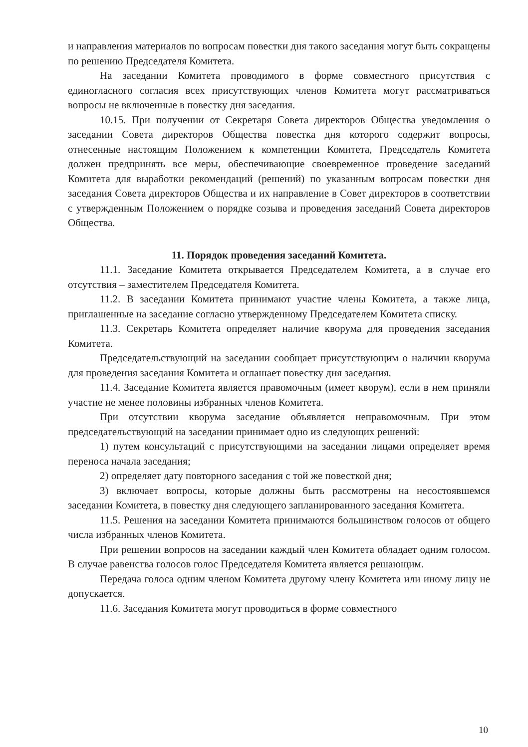и направления материалов по вопросам повестки дня такого заседания могут быть сокращены по решению Председателя Комитета.
На заседании Комитета проводимого в форме совместного присутствия с единогласного согласия всех присутствующих членов Комитета могут рассматриваться вопросы не включенные в повестку дня заседания.
10.15. При получении от Секретаря Совета директоров Общества уведомления о заседании Совета директоров Общества повестка дня которого содержит вопросы, отнесенные настоящим Положением к компетенции Комитета, Председатель Комитета должен предпринять все меры, обеспечивающие своевременное проведение заседаний Комитета для выработки рекомендаций (решений) по указанным вопросам повестки дня заседания Совета директоров Общества и их направление в Совет директоров в соответствии с утвержденным Положением о порядке созыва и проведения заседаний Совета директоров Общества.
11. Порядок проведения заседаний Комитета.
11.1. Заседание Комитета открывается Председателем Комитета, а в случае его отсутствия – заместителем Председателя Комитета.
11.2. В заседании Комитета принимают участие члены Комитета, а также лица, приглашенные на заседание согласно утвержденному Председателем Комитета списку.
11.3. Секретарь Комитета определяет наличие кворума для проведения заседания Комитета.
Председательствующий на заседании сообщает присутствующим о наличии кворума для проведения заседания Комитета и оглашает повестку дня заседания.
11.4. Заседание Комитета является правомочным (имеет кворум), если в нем приняли участие не менее половины избранных членов Комитета.
При отсутствии кворума заседание объявляется неправомочным. При этом председательствующий на заседании принимает одно из следующих решений:
1) путем консультаций с присутствующими на заседании лицами определяет время переноса начала заседания;
2) определяет дату повторного заседания с той же повесткой дня;
3) включает вопросы, которые должны быть рассмотрены на несостоявшемся заседании Комитета, в повестку дня следующего запланированного заседания Комитета.
11.5. Решения на заседании Комитета принимаются большинством голосов от общего числа избранных членов Комитета.
При решении вопросов на заседании каждый член Комитета обладает одним голосом. В случае равенства голосов голос Председателя Комитета является решающим.
Передача голоса одним членом Комитета другому члену Комитета или иному лицу не допускается.
11.6. Заседания Комитета могут проводиться в форме совместного
10